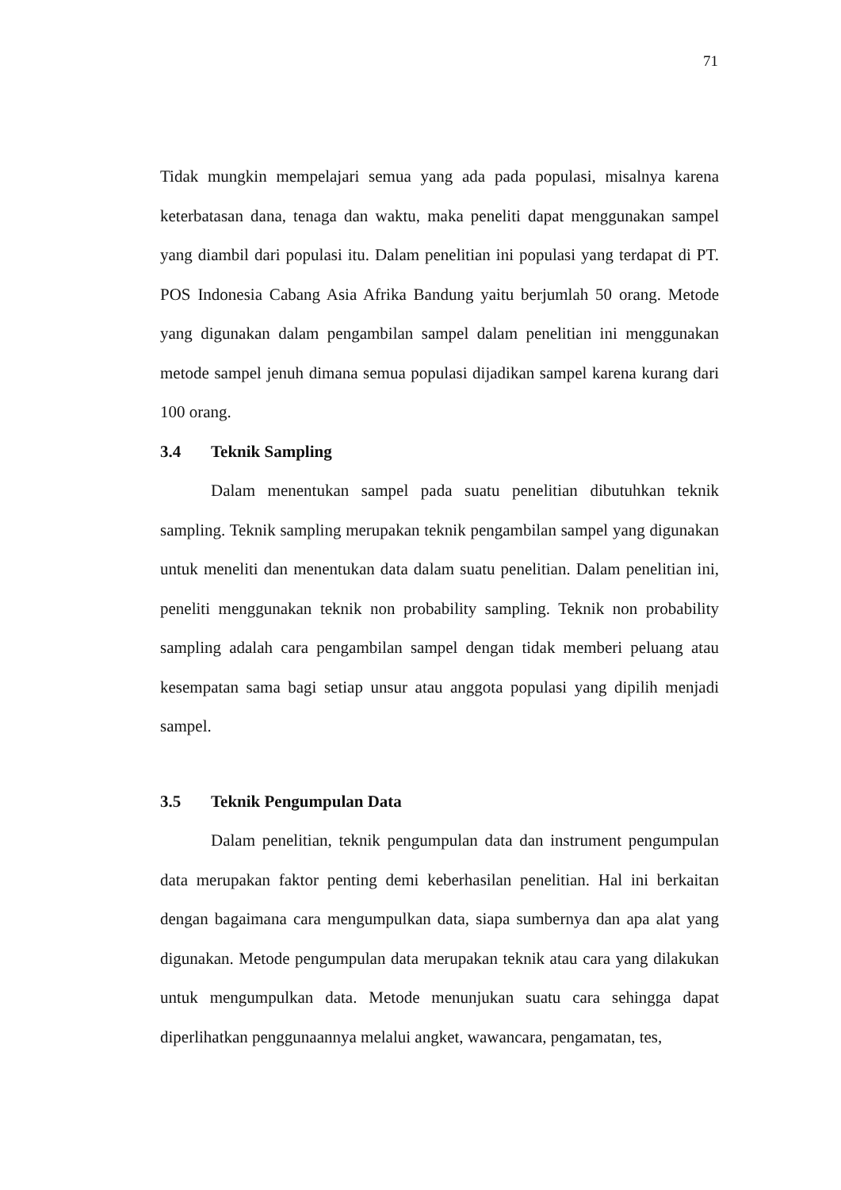71
Tidak mungkin mempelajari semua yang ada pada populasi, misalnya karena keterbatasan dana, tenaga dan waktu, maka peneliti dapat menggunakan sampel yang diambil dari populasi itu. Dalam penelitian ini populasi yang terdapat di PT. POS Indonesia Cabang Asia Afrika Bandung yaitu berjumlah 50 orang. Metode yang digunakan dalam pengambilan sampel dalam penelitian ini menggunakan metode sampel jenuh dimana semua populasi dijadikan sampel karena kurang dari 100 orang.
3.4 Teknik Sampling
Dalam menentukan sampel pada suatu penelitian dibutuhkan teknik sampling. Teknik sampling merupakan teknik pengambilan sampel yang digunakan untuk meneliti dan menentukan data dalam suatu penelitian. Dalam penelitian ini, peneliti menggunakan teknik non probability sampling. Teknik non probability sampling adalah cara pengambilan sampel dengan tidak memberi peluang atau kesempatan sama bagi setiap unsur atau anggota populasi yang dipilih menjadi sampel.
3.5 Teknik Pengumpulan Data
Dalam penelitian, teknik pengumpulan data dan instrument pengumpulan data merupakan faktor penting demi keberhasilan penelitian. Hal ini berkaitan dengan bagaimana cara mengumpulkan data, siapa sumbernya dan apa alat yang digunakan. Metode pengumpulan data merupakan teknik atau cara yang dilakukan untuk mengumpulkan data. Metode menunjukan suatu cara sehingga dapat diperlihatkan penggunaannya melalui angket, wawancara, pengamatan, tes,